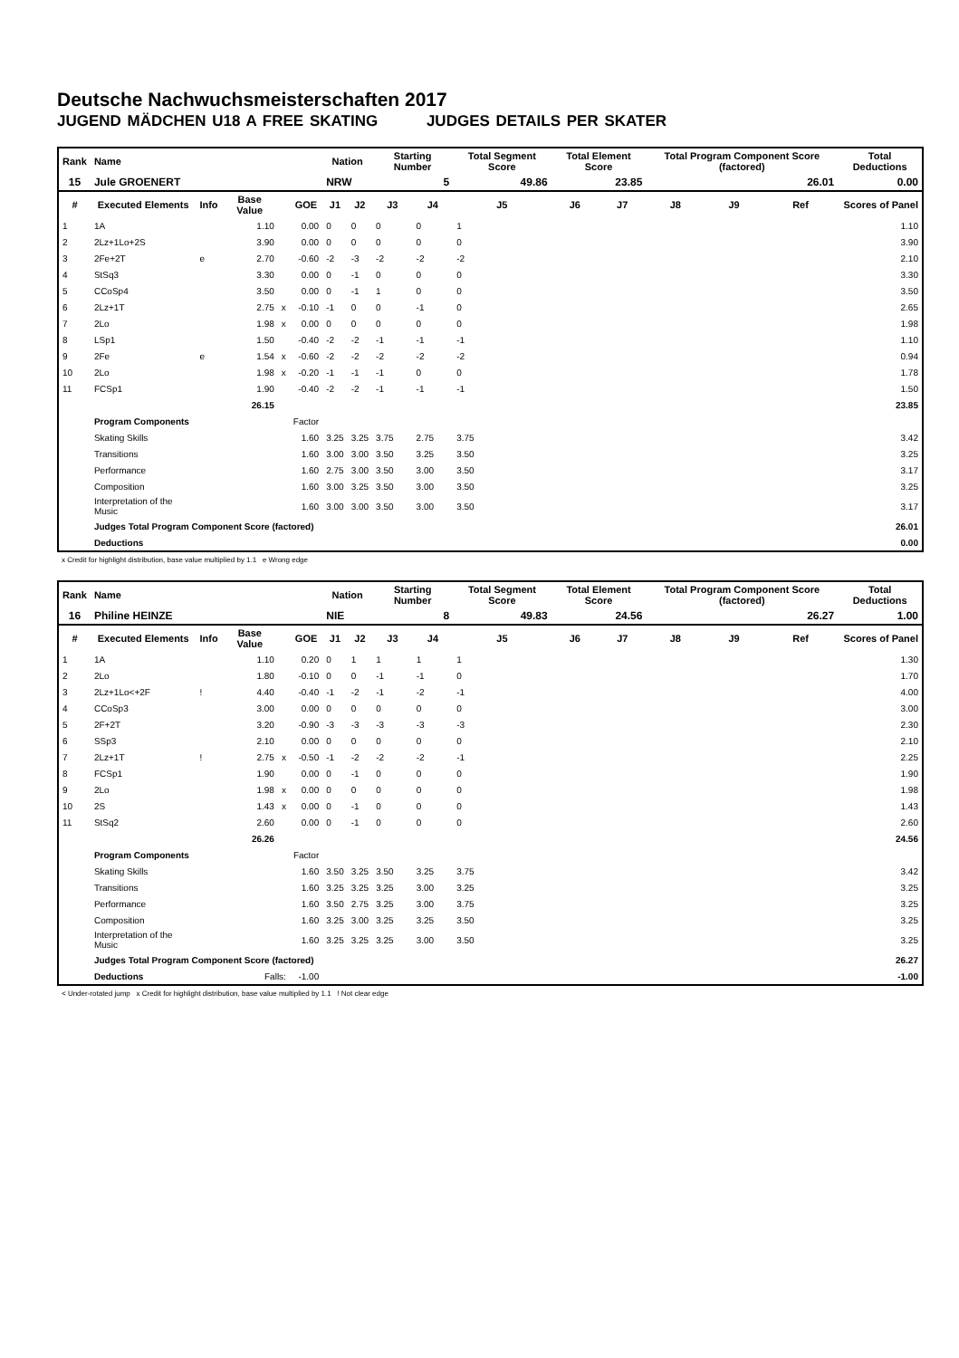Deutsche Nachwuchsmeisterschaften 2017
JUGEND MÄDCHEN U18 A FREE SKATING JUDGES DETAILS PER SKATER
| Rank | Name | | | | | Nation | | Starting Number | | Total Segment Score | Total Element Score | | Total Program Component Score (factored) | | | Total Deductions |
| --- | --- | --- | --- | --- | --- | --- | --- | --- | --- | --- | --- | --- | --- | --- | --- | --- |
| 15 | Jule GROENERT | | | | | NRW | | 5 | | 49.86 | 23.85 | | 26.01 | | | 0.00 |
| # | Executed Elements | Info | Base Value | | GOE | J1 | J2 | J3 | J4 | J5 | J6 | J7 | J8 | J9 | Ref | Scores of Panel |
| 1 | 1A | | 1.10 | | 0.00 | 0 | 0 | 0 | 0 | 1 | | | | | | 1.10 |
| 2 | 2Lz+1Lo+2S | | 3.90 | | 0.00 | 0 | 0 | 0 | 0 | 0 | | | | | | 3.90 |
| 3 | 2Fe+2T | e | 2.70 | | -0.60 | -2 | -3 | -2 | -2 | -2 | | | | | | 2.10 |
| 4 | StSq3 | | 3.30 | | 0.00 | 0 | -1 | 0 | 0 | 0 | | | | | | 3.30 |
| 5 | CCoSp4 | | 3.50 | | 0.00 | 0 | -1 | 1 | 0 | 0 | | | | | | 3.50 |
| 6 | 2Lz+1T | | 2.75 | x | -0.10 | -1 | 0 | 0 | -1 | 0 | | | | | | 2.65 |
| 7 | 2Lo | | 1.98 | x | 0.00 | 0 | 0 | 0 | 0 | 0 | | | | | | 1.98 |
| 8 | LSp1 | | 1.50 | | -0.40 | -2 | -2 | -1 | -1 | -1 | | | | | | 1.10 |
| 9 | 2Fe | e | 1.54 | x | -0.60 | -2 | -2 | -2 | -2 | -2 | | | | | | 0.94 |
| 10 | 2Lo | | 1.98 | x | -0.20 | -1 | -1 | -1 | 0 | 0 | | | | | | 1.78 |
| 11 | FCSp1 | | 1.90 | | -0.40 | -2 | -2 | -1 | -1 | -1 | | | | | | 1.50 |
| | | | 26.15 | | | | | | | | | | | | | 23.85 |
| | Program Components | | | | Factor | | | | | | | | | | | |
| | Skating Skills | | | | 1.60 | 3.25 | 3.25 | 3.75 | 2.75 | 3.75 | | | | | | 3.42 |
| | Transitions | | | | 1.60 | 3.00 | 3.00 | 3.50 | 3.25 | 3.50 | | | | | | 3.25 |
| | Performance | | | | 1.60 | 2.75 | 3.00 | 3.50 | 3.00 | 3.50 | | | | | | 3.17 |
| | Composition | | | | 1.60 | 3.00 | 3.25 | 3.50 | 3.00 | 3.50 | | | | | | 3.25 |
| | Interpretation of the Music | | | | 1.60 | 3.00 | 3.00 | 3.50 | 3.00 | 3.50 | | | | | | 3.17 |
| | Judges Total Program Component Score (factored) | | | | | | | | | | | | | | | 26.01 |
| | Deductions | | | | | | | | | | | | | | | 0.00 |
x Credit for highlight distribution, base value multiplied by 1.1 e Wrong edge
| Rank | Name | | | | | Nation | | Starting Number | | Total Segment Score | Total Element Score | | Total Program Component Score (factored) | | | Total Deductions |
| --- | --- | --- | --- | --- | --- | --- | --- | --- | --- | --- | --- | --- | --- | --- | --- | --- |
| 16 | Philine HEINZE | | | | | NIE | | 8 | | 49.83 | 24.56 | | 26.27 | | | 1.00 |
| # | Executed Elements | Info | Base Value | | GOE | J1 | J2 | J3 | J4 | J5 | J6 | J7 | J8 | J9 | Ref | Scores of Panel |
| 1 | 1A | | 1.10 | | 0.20 | 0 | 1 | 1 | 1 | 1 | | | | | | 1.30 |
| 2 | 2Lo | | 1.80 | | -0.10 | 0 | 0 | -1 | -1 | 0 | | | | | | 1.70 |
| 3 | 2Lz+1Lo<+2F | ! | 4.40 | | -0.40 | -1 | -2 | -1 | -2 | -1 | | | | | | 4.00 |
| 4 | CCoSp3 | | 3.00 | | 0.00 | 0 | 0 | 0 | 0 | 0 | | | | | | 3.00 |
| 5 | 2F+2T | | 3.20 | | -0.90 | -3 | -3 | -3 | -3 | -3 | | | | | | 2.30 |
| 6 | SSp3 | | 2.10 | | 0.00 | 0 | 0 | 0 | 0 | 0 | | | | | | 2.10 |
| 7 | 2Lz+1T | ! | 2.75 | x | -0.50 | -1 | -2 | -2 | -2 | -1 | | | | | | 2.25 |
| 8 | FCSp1 | | 1.90 | | 0.00 | 0 | -1 | 0 | 0 | 0 | | | | | | 1.90 |
| 9 | 2Lo | | 1.98 | x | 0.00 | 0 | 0 | 0 | 0 | 0 | | | | | | 1.98 |
| 10 | 2S | | 1.43 | x | 0.00 | 0 | -1 | 0 | 0 | 0 | | | | | | 1.43 |
| 11 | StSq2 | | 2.60 | | 0.00 | 0 | -1 | 0 | 0 | 0 | | | | | | 2.60 |
| | | | 26.26 | | | | | | | | | | | | | 24.56 |
| | Program Components | | | | Factor | | | | | | | | | | | |
| | Skating Skills | | | | 1.60 | 3.50 | 3.25 | 3.50 | 3.25 | 3.75 | | | | | | 3.42 |
| | Transitions | | | | 1.60 | 3.25 | 3.25 | 3.25 | 3.00 | 3.25 | | | | | | 3.25 |
| | Performance | | | | 1.60 | 3.50 | 2.75 | 3.25 | 3.00 | 3.75 | | | | | | 3.25 |
| | Composition | | | | 1.60 | 3.25 | 3.00 | 3.25 | 3.25 | 3.50 | | | | | | 3.25 |
| | Interpretation of the Music | | | | 1.60 | 3.25 | 3.25 | 3.25 | 3.00 | 3.50 | | | | | | 3.25 |
| | Judges Total Program Component Score (factored) | | | | | | | | | | | | | | | 26.27 |
| | Deductions | Falls: | | | -1.00 | | | | | | | | | | | -1.00 |
< Under-rotated jump x Credit for highlight distribution, base value multiplied by 1.1 ! Not clear edge